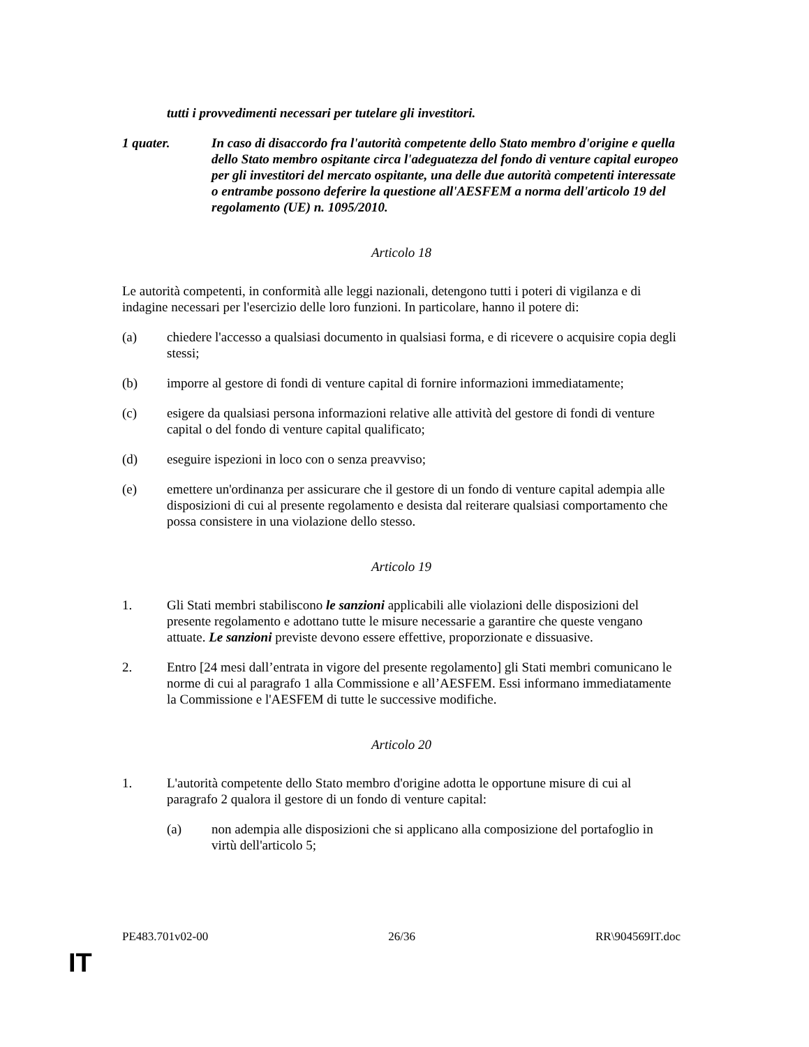tutti i provvedimenti necessari per tutelare gli investitori.
1 quater. In caso di disaccordo fra l'autorità competente dello Stato membro d'origine e quella dello Stato membro ospitante circa l'adeguatezza del fondo di venture capital europeo per gli investitori del mercato ospitante, una delle due autorità competenti interessate o entrambe possono deferire la questione all'AESFEM a norma dell'articolo 19 del regolamento (UE) n. 1095/2010.
Articolo 18
Le autorità competenti, in conformità alle leggi nazionali, detengono tutti i poteri di vigilanza e di indagine necessari per l'esercizio delle loro funzioni. In particolare, hanno il potere di:
(a) chiedere l'accesso a qualsiasi documento in qualsiasi forma, e di ricevere o acquisire copia degli stessi;
(b) imporre al gestore di fondi di venture capital di fornire informazioni immediatamente;
(c) esigere da qualsiasi persona informazioni relative alle attività del gestore di fondi di venture capital o del fondo di venture capital qualificato;
(d) eseguire ispezioni in loco con o senza preavviso;
(e) emettere un'ordinanza per assicurare che il gestore di un fondo di venture capital adempia alle disposizioni di cui al presente regolamento e desista dal reiterare qualsiasi comportamento che possa consistere in una violazione dello stesso.
Articolo 19
1. Gli Stati membri stabiliscono le sanzioni applicabili alle violazioni delle disposizioni del presente regolamento e adottano tutte le misure necessarie a garantire che queste vengano attuate. Le sanzioni previste devono essere effettive, proporzionate e dissuasive.
2. Entro [24 mesi dall’entrata in vigore del presente regolamento] gli Stati membri comunicano le norme di cui al paragrafo 1 alla Commissione e all’AESFEM. Essi informano immediatamente la Commissione e l'AESFEM di tutte le successive modifiche.
Articolo 20
1. L'autorità competente dello Stato membro d'origine adotta le opportune misure di cui al paragrafo 2 qualora il gestore di un fondo di venture capital:
(a) non adempia alle disposizioni che si applicano alla composizione del portafoglio in virtù dell'articolo 5;
PE483.701v02-00 26/36 RR\904569IT.doc
IT